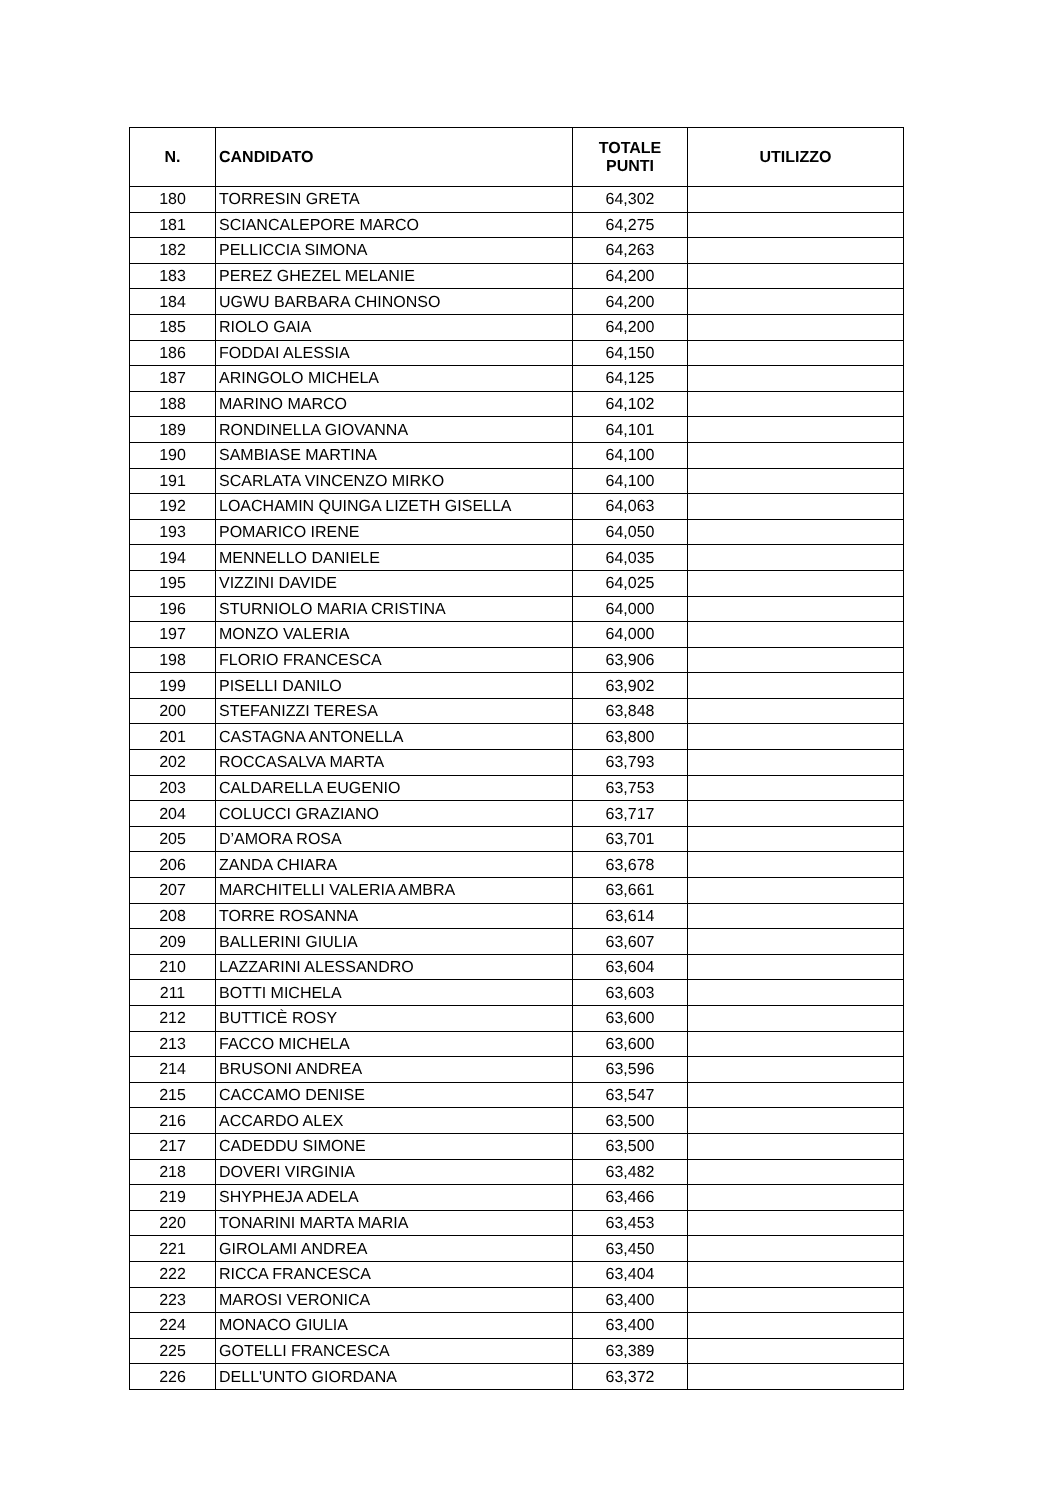| N. | CANDIDATO | TOTALE PUNTI | UTILIZZO |
| --- | --- | --- | --- |
| 180 | TORRESIN GRETA | 64,302 | |
| 181 | SCIANCALEPORE MARCO | 64,275 | |
| 182 | PELLICCIA SIMONA | 64,263 | |
| 183 | PEREZ GHEZEL MELANIE | 64,200 | |
| 184 | UGWU BARBARA CHINONSO | 64,200 | |
| 185 | RIOLO GAIA | 64,200 | |
| 186 | FODDAI ALESSIA | 64,150 | |
| 187 | ARINGOLO MICHELA | 64,125 | |
| 188 | MARINO MARCO | 64,102 | |
| 189 | RONDINELLA GIOVANNA | 64,101 | |
| 190 | SAMBIASE MARTINA | 64,100 | |
| 191 | SCARLATA VINCENZO MIRKO | 64,100 | |
| 192 | LOACHAMIN QUINGA LIZETH GISELLA | 64,063 | |
| 193 | POMARICO IRENE | 64,050 | |
| 194 | MENNELLO DANIELE | 64,035 | |
| 195 | VIZZINI DAVIDE | 64,025 | |
| 196 | STURNIOLO MARIA CRISTINA | 64,000 | |
| 197 | MONZO VALERIA | 64,000 | |
| 198 | FLORIO FRANCESCA | 63,906 | |
| 199 | PISELLI DANILO | 63,902 | |
| 200 | STEFANIZZI TERESA | 63,848 | |
| 201 | CASTAGNA ANTONELLA | 63,800 | |
| 202 | ROCCASALVA MARTA | 63,793 | |
| 203 | CALDARELLA EUGENIO | 63,753 | |
| 204 | COLUCCI GRAZIANO | 63,717 | |
| 205 | D’AMORA ROSA | 63,701 | |
| 206 | ZANDA CHIARA | 63,678 | |
| 207 | MARCHITELLI VALERIA AMBRA | 63,661 | |
| 208 | TORRE ROSANNA | 63,614 | |
| 209 | BALLERINI GIULIA | 63,607 | |
| 210 | LAZZARINI ALESSANDRO | 63,604 | |
| 211 | BOTTI MICHELA | 63,603 | |
| 212 | BUTTICÈ ROSY | 63,600 | |
| 213 | FACCO MICHELA | 63,600 | |
| 214 | BRUSONI ANDREA | 63,596 | |
| 215 | CACCAMO DENISE | 63,547 | |
| 216 | ACCARDO ALEX | 63,500 | |
| 217 | CADEDDU SIMONE | 63,500 | |
| 218 | DOVERI VIRGINIA | 63,482 | |
| 219 | SHYPHEJA ADELA | 63,466 | |
| 220 | TONARINI MARTA MARIA | 63,453 | |
| 221 | GIROLAMI ANDREA | 63,450 | |
| 222 | RICCA FRANCESCA | 63,404 | |
| 223 | MAROSI VERONICA | 63,400 | |
| 224 | MONACO GIULIA | 63,400 | |
| 225 | GOTELLI FRANCESCA | 63,389 | |
| 226 | DELL'UNTO GIORDANA | 63,372 | |